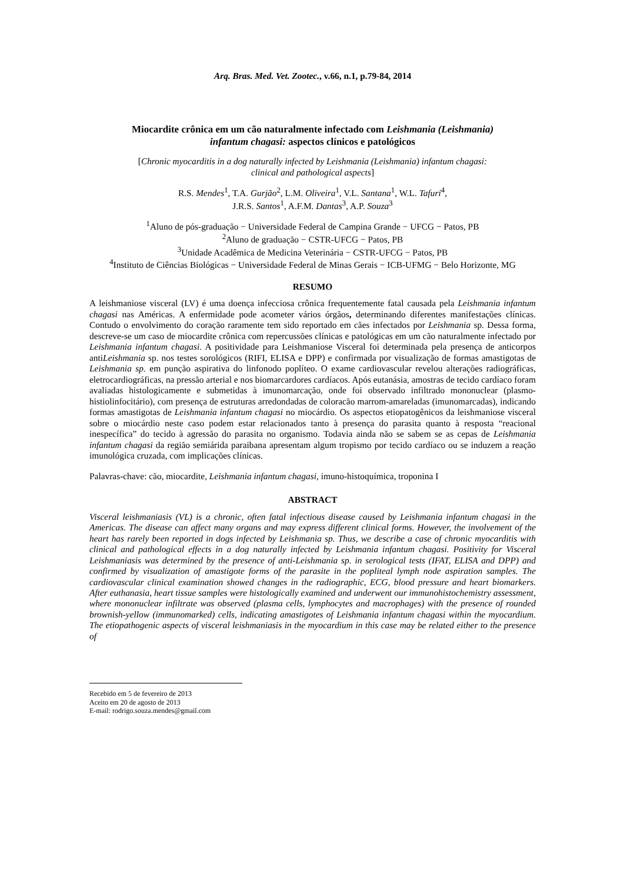Arq. Bras. Med. Vet. Zootec., v.66, n.1, p.79-84, 2014
Miocardite crônica em um cão naturalmente infectado com Leishmania (Leishmania)
infantum chagasi: aspectos clínicos e patológicos
[Chronic myocarditis in a dog naturally infected by Leishmania (Leishmania) infantum chagasi:
clinical and pathological aspects]
R.S. Mendes<sup>1</sup>, T.A. Gurjão<sup>2</sup>, L.M. Oliveira<sup>1</sup>, V.L. Santana<sup>1</sup>, W.L. Tafuri<sup>4</sup>,
J.R.S. Santos<sup>1</sup>, A.F.M. Dantas<sup>3</sup>, A.P. Souza<sup>3</sup>
<sup>1</sup> Aluno de pós-graduação − Universidade Federal de Campina Grande − UFCG − Patos, PB
<sup>2</sup> Aluno de graduação − CSTR-UFCG − Patos, PB
<sup>3</sup> Unidade Acadêmica de Medicina Veterinária − CSTR-UFCG − Patos, PB
<sup>4</sup> Instituto de Ciências Biológicas − Universidade Federal de Minas Gerais − ICB-UFMG − Belo Horizonte, MG
RESUMO
A leishmaniose visceral (LV) é uma doença infecciosa crônica frequentemente fatal causada pela Leishmania infantum chagasi nas Américas. A enfermidade pode acometer vários órgãos, determinando diferentes manifestações clínicas. Contudo o envolvimento do coração raramente tem sido reportado em cães infectados por Leishmania sp. Dessa forma, descreve-se um caso de miocardite crônica com repercussões clínicas e patológicas em um cão naturalmente infectado por Leishmania infantum chagasi. A positividade para Leishmaniose Visceral foi determinada pela presença de anticorpos antiLeishmania sp. nos testes sorológicos (RIFI, ELISA e DPP) e confirmada por visualização de formas amastigotas de Leishmania sp. em punção aspirativa do linfonodo poplíteo. O exame cardiovascular revelou alterações radiográficas, eletrocardiográficas, na pressão arterial e nos biomarcardores cardíacos. Após eutanásia, amostras de tecido cardíaco foram avaliadas histologicamente e submetidas à imunomarcação, onde foi observado infiltrado mononuclear (plasmo-histiolinfocitário), com presença de estruturas arredondadas de coloracão marrom-amareladas (imunomarcadas), indicando formas amastigotas de Leishmania infantum chagasi no miocárdio. Os aspectos etiopatogênicos da leishmaniose visceral sobre o miocárdio neste caso podem estar relacionados tanto à presença do parasita quanto à resposta “reacional inespecífica” do tecido à agressão do parasita no organismo. Todavia ainda não se sabem se as cepas de Leishmania infantum chagasi da região semiárida paraibana apresentam algum tropismo por tecido cardíaco ou se induzem a reação imunológica cruzada, com implicações clínicas.
Palavras-chave: cão, miocardite, Leishmania infantum chagasi, imuno-histoquímica, troponina I
ABSTRACT
Visceral leishmaniasis (VL) is a chronic, often fatal infectious disease caused by Leishmania infantum chagasi in the Americas. The disease can affect many organs and may express different clinical forms. However, the involvement of the heart has rarely been reported in dogs infected by Leishmania sp. Thus, we describe a case of chronic myocarditis with clinical and pathological effects in a dog naturally infected by Leishmania infantum chagasi. Positivity for Visceral Leishmaniasis was determined by the presence of anti-Leishmania sp. in serological tests (IFAT, ELISA and DPP) and confirmed by visualization of amastigote forms of the parasite in the popliteal lymph node aspiration samples. The cardiovascular clinical examination showed changes in the radiographic, ECG, blood pressure and heart biomarkers. After euthanasia, heart tissue samples were histologically examined and underwent our immunohistochemistry assessment, where mononuclear infiltrate was observed (plasma cells, lymphocytes and macrophages) with the presence of rounded brownish-yellow (immunomarked) cells, indicating amastigotes of Leishmania infantum chagasi within the myocardium. The etiopathogenic aspects of visceral leishmaniasis in the myocardium in this case may be related either to the presence of
Recebido em 5 de fevereiro de 2013
Aceito em 20 de agosto de 2013
E-mail: rodrigo.souza.mendes@gmail.com